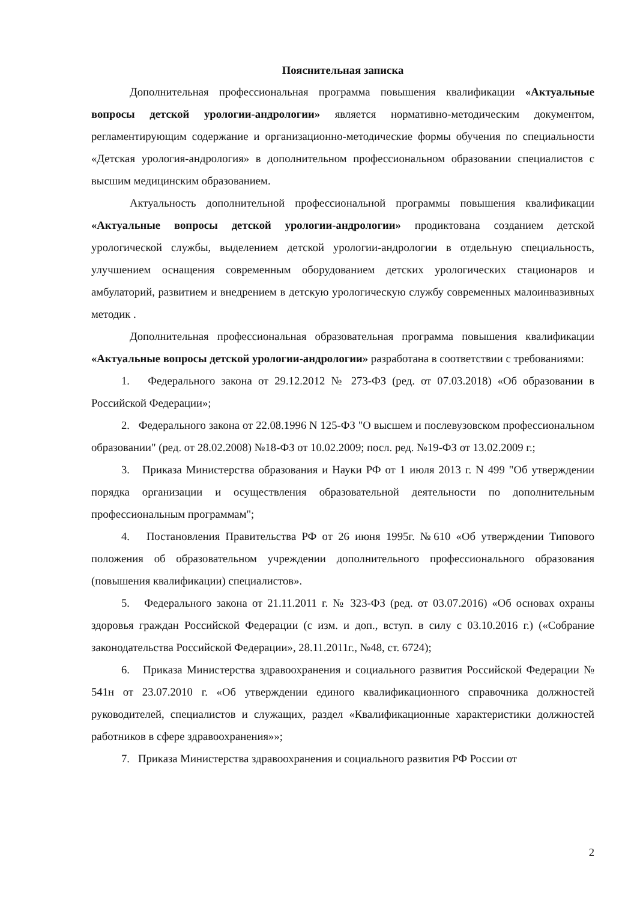Пояснительная записка
Дополнительная профессиональная программа повышения квалификации «Актуальные вопросы детской урологии-андрологии» является нормативно-методическим документом, регламентирующим содержание и организационно-методические формы обучения по специальности «Детская урология-андрология» в дополнительном профессиональном образовании специалистов с высшим медицинским образованием.
Актуальность дополнительной профессиональной программы повышения квалификации «Актуальные вопросы детской урологии-андрологии» продиктована созданием детской урологической службы, выделением детской урологии-андрологии в отдельную специальность, улучшением оснащения современным оборудованием детских урологических стационаров и амбулаторий, развитием и внедрением в детскую урологическую службу современных малоинвазивных методик .
Дополнительная профессиональная образовательная программа повышения квалификации «Актуальные вопросы детской урологии-андрологии» разработана в соответствии с требованиями:
1. Федерального закона от 29.12.2012 № 273-ФЗ (ред. от 07.03.2018) «Об образовании в Российской Федерации»;
2. Федерального закона от 22.08.1996 N 125-ФЗ "О высшем и послевузовском профессиональном образовании" (ред. от 28.02.2008) №18-ФЗ от 10.02.2009; посл. ред. №19-ФЗ от 13.02.2009 г.;
3. Приказа Министерства образования и Науки РФ от 1 июля 2013 г. N 499 "Об утверждении порядка организации и осуществления образовательной деятельности по дополнительным профессиональным программам";
4. Постановления Правительства РФ от 26 июня 1995г. №610 «Об утверждении Типового положения об образовательном учреждении дополнительного профессионального образования (повышения квалификации) специалистов».
5. Федерального закона от 21.11.2011 г. № 323-ФЗ (ред. от 03.07.2016) «Об основах охраны здоровья граждан Российской Федерации (с изм. и доп., вступ. в силу с 03.10.2016 г.) («Собрание законодательства Российской Федерации», 28.11.2011г., №48, ст. 6724);
6. Приказа Министерства здравоохранения и социального развития Российской Федерации № 541н от 23.07.2010 г. «Об утверждении единого квалификационного справочника должностей руководителей, специалистов и служащих, раздел «Квалификационные характеристики должностей работников в сфере здравоохранения»»;
7. Приказа Министерства здравоохранения и социального развития РФ России от
2